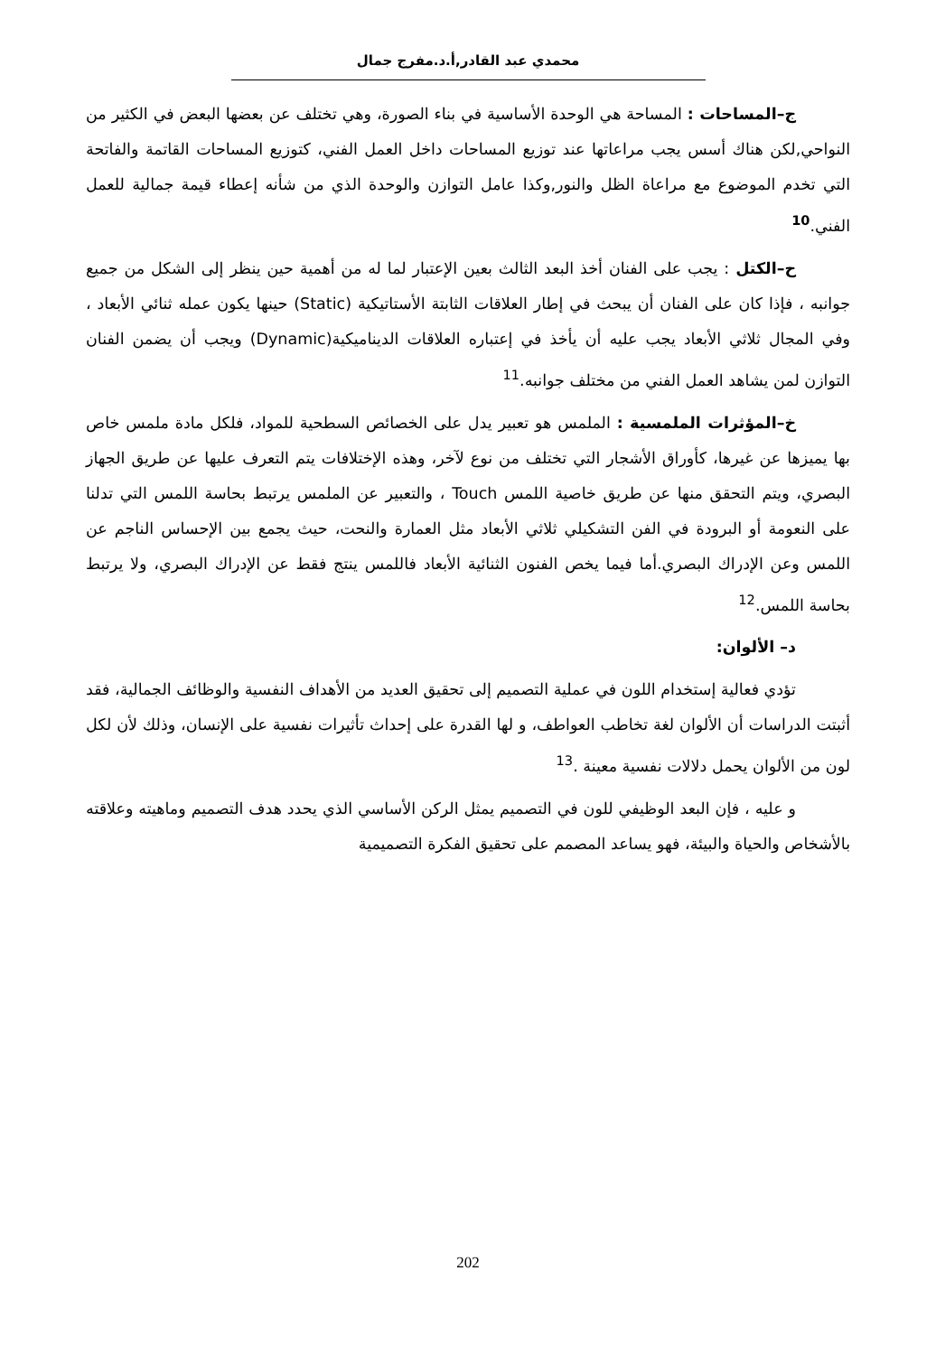محمدي عبد القادر,أ.د.مفرج جمال
ج–المساحات : المساحة هي الوحدة الأساسية في بناء الصورة، وهي تختلف عن بعضها البعض في الكثير من النواحي,لكن هناك أسس يجب مراعاتها عند توزيع المساحات داخل العمل الفني، كتوزيع المساحات القاتمة والفاتحة التي تخدم الموضوع مع مراعاة الظل والنور,وكذا عامل التوازن والوحدة الذي من شأنه إعطاء قيمة جمالية للعمل الفني.<sup>10</sup>
ح–الكتل : يجب على الفنان أخذ البعد الثالث بعين الإعتبار لما له من أهمية حين ينظر إلى الشكل من جميع جوانبه ، فإذا كان على الفنان أن يبحث في إطار العلاقات الثابتة الأستاتيكية (Static) حينها يكون عمله ثنائي الأبعاد ، وفي المجال ثلاثي الأبعاد يجب عليه أن يأخذ في إعتباره العلاقات الديناميكية(Dynamic) ويجب أن يضمن الفنان التوازن لمن يشاهد العمل الفني من مختلف جوانبه.<sup>11</sup>
خ–المؤثرات الملمسية : الملمس هو تعبير يدل على الخصائص السطحية للمواد، فلكل مادة ملمس خاص بها يميزها عن غيرها، كأوراق الأشجار التي تختلف من نوع لآخر، وهذه الإختلافات يتم التعرف عليها عن طريق الجهاز البصري، ويتم التحقق منها عن طريق خاصية اللمس Touch ، والتعبير عن الملمس يرتبط بحاسة اللمس التي تدلنا على النعومة أو البرودة في الفن التشكيلي ثلاثي الأبعاد مثل العمارة والنحت، حيث يجمع بين الإحساس الناجم عن اللمس وعن الإدراك البصري.أما فيما يخص الفنون الثنائية الأبعاد فاللمس ينتج فقط عن الإدراك البصري، ولا يرتبط بحاسة اللمس.<sup>12</sup>
د– الألوان:
تؤدي فعالية إستخدام اللون في عملية التصميم إلى تحقيق العديد من الأهداف النفسية والوظائف الجمالية، فقد أثبتت الدراسات أن الألوان لغة تخاطب العواطف، و لها القدرة على إحداث تأثيرات نفسية على الإنسان، وذلك لأن لكل لون من الألوان يحمل دلالات نفسية معينة .<sup>13</sup>
و عليه ، فإن البعد الوظيفي للون في التصميم يمثل الركن الأساسي الذي يحدد هدف التصميم وماهيته وعلاقته بالأشخاص والحياة والبيئة، فهو يساعد المصمم على تحقيق الفكرة التصميمية
202